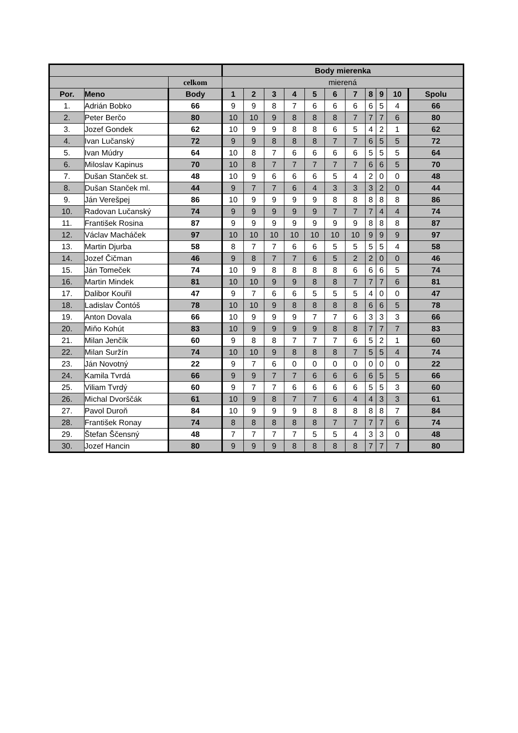| | | | Body mierenka | | | | | | | | | | |
| --- | --- | --- | --- | --- | --- | --- | --- | --- | --- | --- | --- | --- | --- |
| | | celkom | mierená | | | | | | | | | | |
| Por. | Meno | Body | 1 | 2 | 3 | 4 | 5 | 6 | 7 | 8 | 9 | 10 | Spolu |
| 1. | Adrián Bobko | 66 | 9 | 9 | 8 | 7 | 6 | 6 | 6 | 6 | 5 | 4 | 66 |
| 2. | Peter Berčo | 80 | 10 | 10 | 9 | 8 | 8 | 8 | 7 | 7 | 7 | 6 | 80 |
| 3. | Jozef Gondek | 62 | 10 | 9 | 9 | 8 | 8 | 6 | 5 | 4 | 2 | 1 | 62 |
| 4. | Ivan Lučanský | 72 | 9 | 9 | 8 | 8 | 8 | 7 | 7 | 6 | 5 | 5 | 72 |
| 5. | Ivan Múdry | 64 | 10 | 8 | 7 | 6 | 6 | 6 | 6 | 5 | 5 | 5 | 64 |
| 6. | Miloslav Kapinus | 70 | 10 | 8 | 7 | 7 | 7 | 7 | 7 | 6 | 6 | 5 | 70 |
| 7. | Dušan Stanček st. | 48 | 10 | 9 | 6 | 6 | 6 | 5 | 4 | 2 | 0 | 0 | 48 |
| 8. | Dušan Stanček ml. | 44 | 9 | 7 | 7 | 6 | 4 | 3 | 3 | 3 | 2 | 0 | 44 |
| 9. | Ján Verešpej | 86 | 10 | 9 | 9 | 9 | 9 | 8 | 8 | 8 | 8 | 8 | 86 |
| 10. | Radovan Lučanský | 74 | 9 | 9 | 9 | 9 | 9 | 7 | 7 | 7 | 4 | 4 | 74 |
| 11. | František Rosina | 87 | 9 | 9 | 9 | 9 | 9 | 9 | 9 | 8 | 8 | 8 | 87 |
| 12. | Václav Macháček | 97 | 10 | 10 | 10 | 10 | 10 | 10 | 10 | 9 | 9 | 9 | 97 |
| 13. | Martin Djurba | 58 | 8 | 7 | 7 | 6 | 6 | 5 | 5 | 5 | 5 | 4 | 58 |
| 14. | Jozef Čičman | 46 | 9 | 8 | 7 | 7 | 6 | 5 | 2 | 2 | 0 | 0 | 46 |
| 15. | Ján Tomeček | 74 | 10 | 9 | 8 | 8 | 8 | 8 | 6 | 6 | 6 | 5 | 74 |
| 16. | Martin Mindek | 81 | 10 | 10 | 9 | 9 | 8 | 8 | 7 | 7 | 7 | 6 | 81 |
| 17. | Dalibor Kouřil | 47 | 9 | 7 | 6 | 6 | 5 | 5 | 5 | 4 | 0 | 0 | 47 |
| 18. | Ladislav Čontóš | 78 | 10 | 10 | 9 | 8 | 8 | 8 | 8 | 6 | 6 | 5 | 78 |
| 19. | Anton Dovala | 66 | 10 | 9 | 9 | 9 | 7 | 7 | 6 | 3 | 3 | 3 | 66 |
| 20. | Miňo Kohút | 83 | 10 | 9 | 9 | 9 | 9 | 8 | 8 | 7 | 7 | 7 | 83 |
| 21. | Milan Jenčík | 60 | 9 | 8 | 8 | 7 | 7 | 7 | 6 | 5 | 2 | 1 | 60 |
| 22. | Milan Suržín | 74 | 10 | 10 | 9 | 8 | 8 | 8 | 7 | 5 | 5 | 4 | 74 |
| 23. | Ján Novotný | 22 | 9 | 7 | 6 | 0 | 0 | 0 | 0 | 0 | 0 | 0 | 22 |
| 24. | Kamila Tvrdá | 66 | 9 | 9 | 7 | 7 | 6 | 6 | 6 | 6 | 5 | 5 | 66 |
| 25. | Viliam Tvrdý | 60 | 9 | 7 | 7 | 6 | 6 | 6 | 6 | 5 | 5 | 3 | 60 |
| 26. | Michal Dvorščák | 61 | 10 | 9 | 8 | 7 | 7 | 6 | 4 | 4 | 3 | 3 | 61 |
| 27. | Pavol Duroň | 84 | 10 | 9 | 9 | 9 | 8 | 8 | 8 | 8 | 8 | 7 | 84 |
| 28. | František Ronay | 74 | 8 | 8 | 8 | 8 | 8 | 7 | 7 | 7 | 7 | 6 | 74 |
| 29. | Štefan Ščensný | 48 | 7 | 7 | 7 | 7 | 5 | 5 | 4 | 3 | 3 | 0 | 48 |
| 30. | Jozef Hancin | 80 | 9 | 9 | 9 | 8 | 8 | 8 | 8 | 7 | 7 | 7 | 80 |